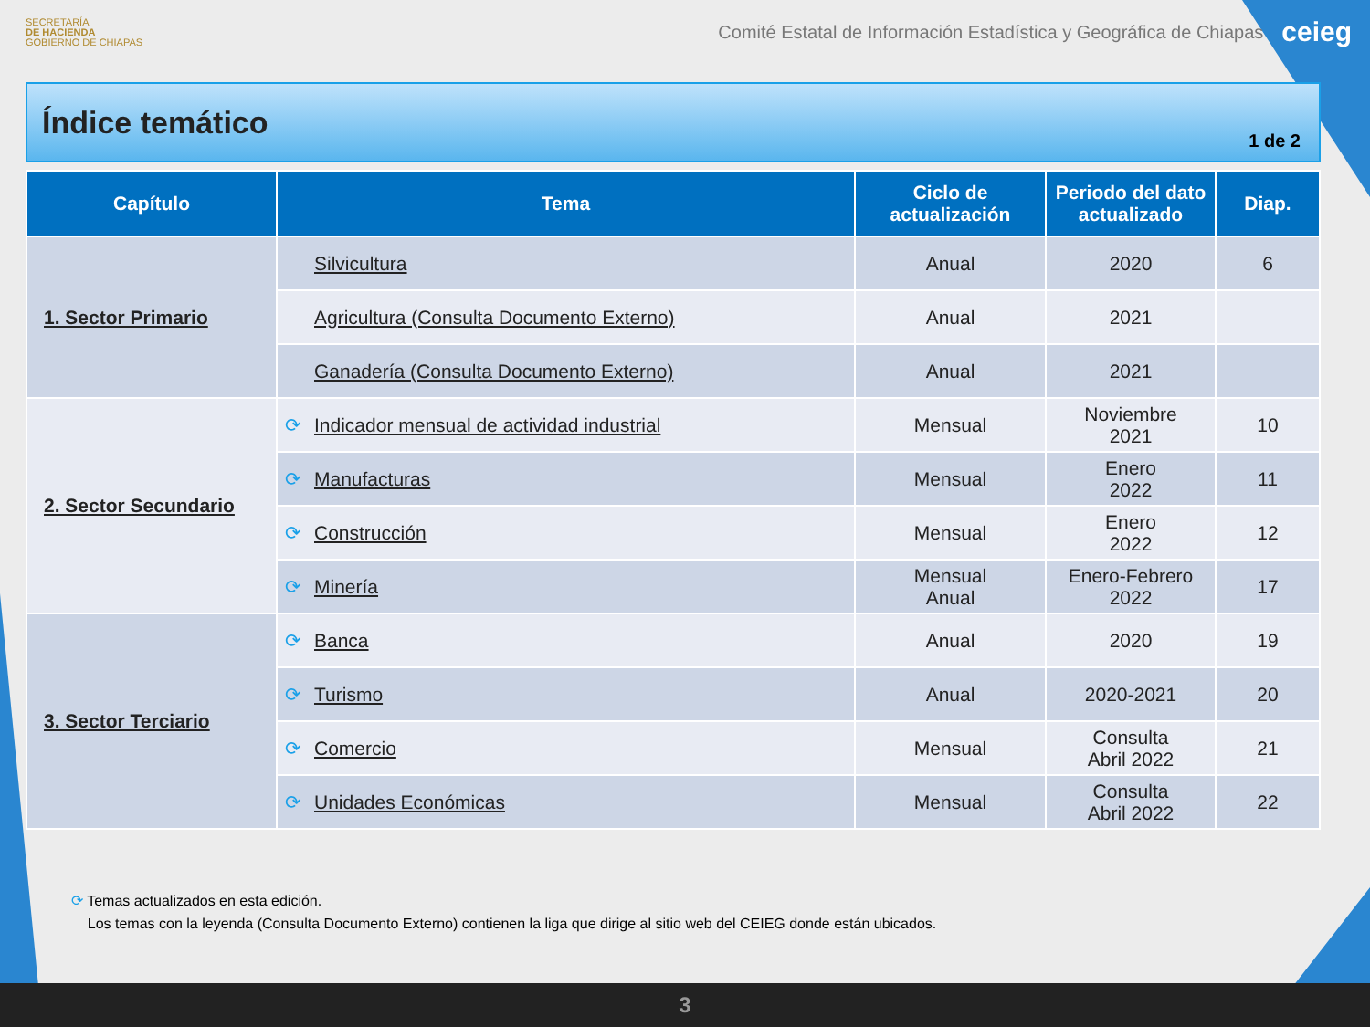SECRETARÍA
DE HACIENDA
GOBIERNO DE CHIAPAS
Comité Estatal de Información Estadística y Geográfica de Chiapas ceieg
Índice temático
1 de 2
| Capítulo | Tema | Ciclo de actualización | Periodo del dato actualizado | Diap. |
| --- | --- | --- | --- | --- |
| 1. Sector Primario | Silvicultura | Anual | 2020 | 6 |
| | Agricultura (Consulta Documento Externo) | Anual | 2021 | |
| | Ganadería (Consulta Documento Externo) | Anual | 2021 | |
| 2. Sector Secundario | ⟳ Indicador mensual de actividad industrial | Mensual | Noviembre 2021 | 10 |
| | ⟳ Manufacturas | Mensual | Enero 2022 | 11 |
| | ⟳ Construcción | Mensual | Enero 2022 | 12 |
| | ⟳ Minería | Mensual Anual | Enero-Febrero 2022 | 17 |
| 3. Sector Terciario | ⟳ Banca | Anual | 2020 | 19 |
| | ⟳ Turismo | Anual | 2020-2021 | 20 |
| | ⟳ Comercio | Mensual | Consulta Abril 2022 | 21 |
| | ⟳ Unidades Económicas | Mensual | Consulta Abril 2022 | 22 |
⟳ Temas actualizados en esta edición.
Los temas con la leyenda (Consulta Documento Externo) contienen la liga que dirige al sitio web del CEIEG donde están ubicados.
3